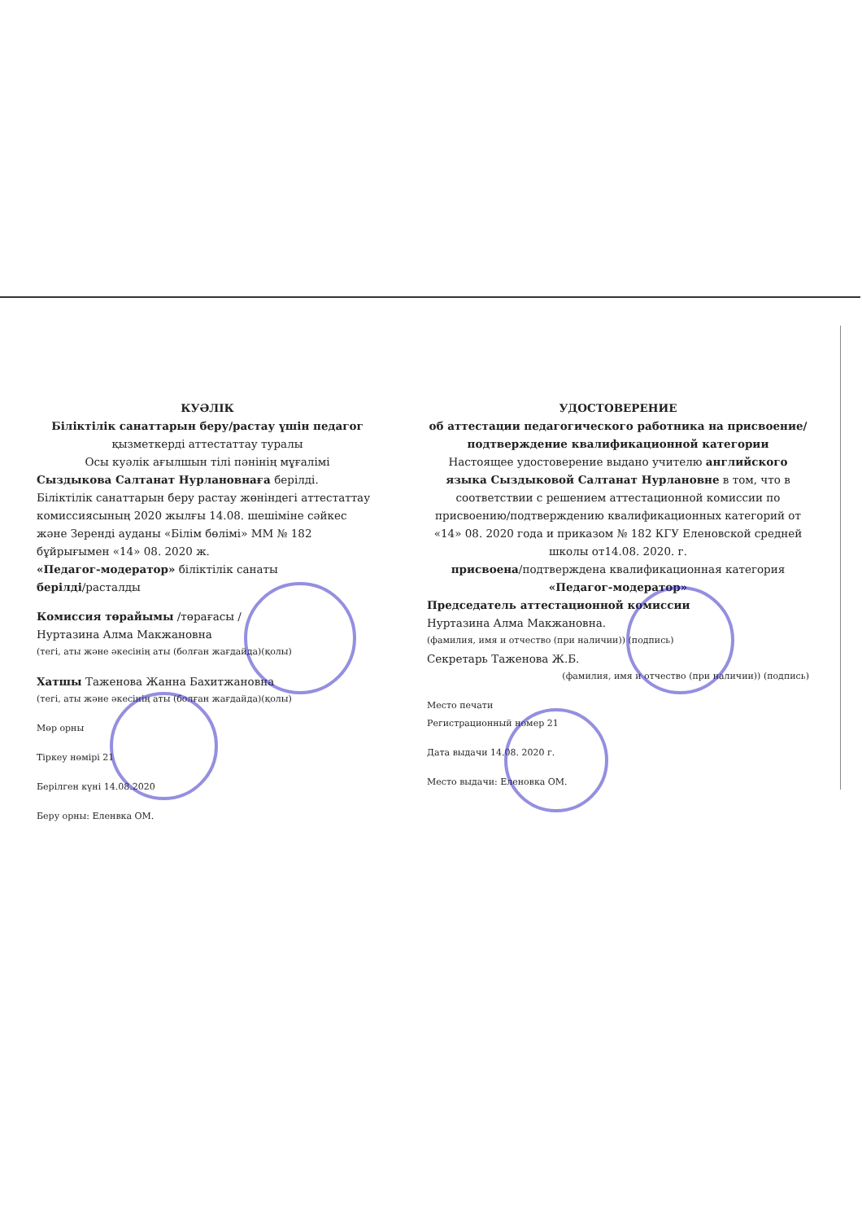КУӘЛІК
Біліктілік санаттарын беру/растау үшін педагог
қызметкерді аттестаттау туралы
Осы куәлік ағылшын тілі пәнінің мұғалімі
Сыздыкова Салтанат Нурлановнаға берілді.
Біліктілік санаттарын беру растау жөніндегі аттестаттау комиссиясының 2020 жылғы 14.08. шешіміне сәйкес және Зеренді ауданы «Білім бөлімі» ММ № 182 бұйрығымен «14» 08. 2020 ж.
«Педагог-модератор» біліктілік санаты
берілді/расталды
Комиссия төрайымы /төрағасы /
Нуртазина Алма Макжановна
(тегі, аты және әкесінің аты (болған жағдайда)(қолы)
Хатшы Таженова Жанна Бахитжановна
(тегі, аты және әкесінің аты (болған жағдайда)(қолы)
Мөр орны
Тіркеу нөмірі 21
Берілген күні 14.08.2020
Беру орны: Еленвка ОМ.
УДОСТОВЕРЕНИЕ
об аттестации педагогического работника на присвоение/подтверждение квалификационной категории
Настоящее удостоверение выдано учителю английского языка Сыздыковой Салтанат Нурлановне в том, что в соответствии с решением аттестационной комиссии по присвоению/подтверждению квалификационных категорий от «14» 08. 2020 года и приказом № 182 КГУ Еленовской средней школы от14.08. 2020. г.
присвоена/подтверждена квалификационная категория
«Педагог-модератор»
Председатель аттестационной комиссии
Нуртазина Алма Макжановна.
(фамилия, имя и отчество (при наличии)) (подпись)
Секретарь Таженова Ж.Б.
(фамилия, имя и отчество (при наличии)) (подпись)
Место печати
Регистрационный номер 21
Дата выдачи 14.08. 2020 г.
Место выдачи: Еленовка ОМ.